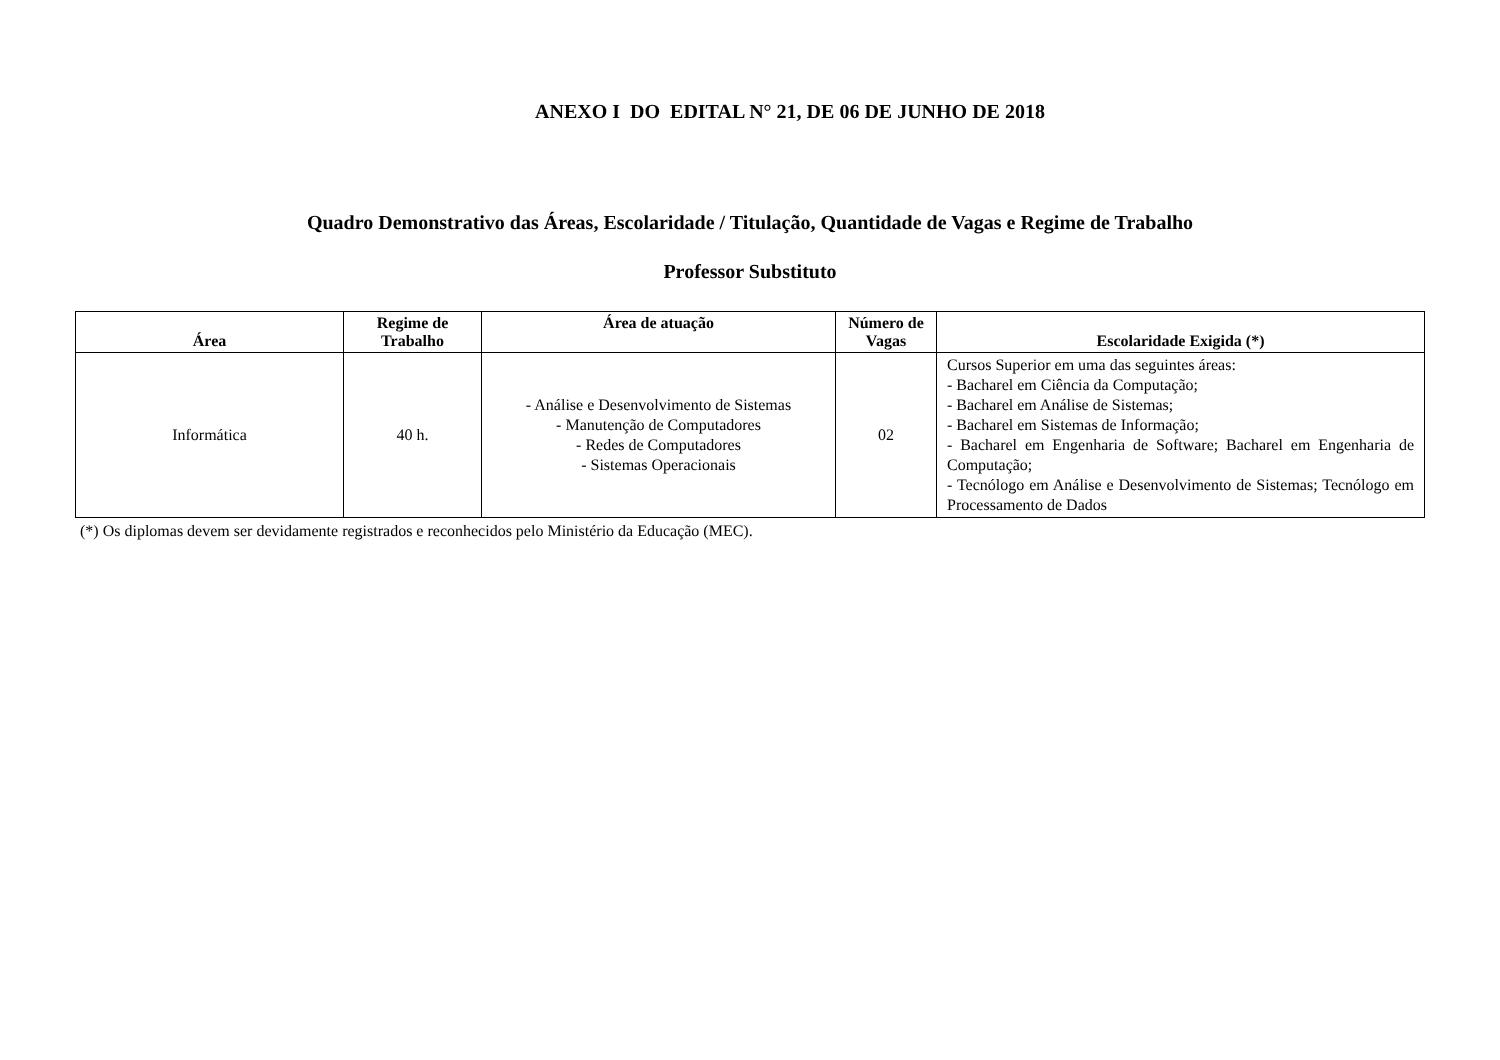ANEXO I DO EDITAL N° 21, DE 06 DE JUNHO DE 2018
Quadro Demonstrativo das Áreas, Escolaridade / Titulação, Quantidade de Vagas e Regime de Trabalho
Professor Substituto
| Área | Regime de Trabalho | Área de atuação | Número de Vagas | Escolaridade Exigida (*) |
| --- | --- | --- | --- | --- |
| Informática | 40 h. | - Análise e Desenvolvimento de Sistemas - Manutenção de Computadores - Redes de Computadores - Sistemas Operacionais | 02 | Cursos Superior em uma das seguintes áreas: - Bacharel em Ciência da Computação; - Bacharel em Análise de Sistemas; - Bacharel em Sistemas de Informação; - Bacharel em Engenharia de Software; Bacharel em Engenharia de Computação; - Tecnólogo em Análise e Desenvolvimento de Sistemas; Tecnólogo em Processamento de Dados |
(*) Os diplomas devem ser devidamente registrados e reconhecidos pelo Ministério da Educação (MEC).